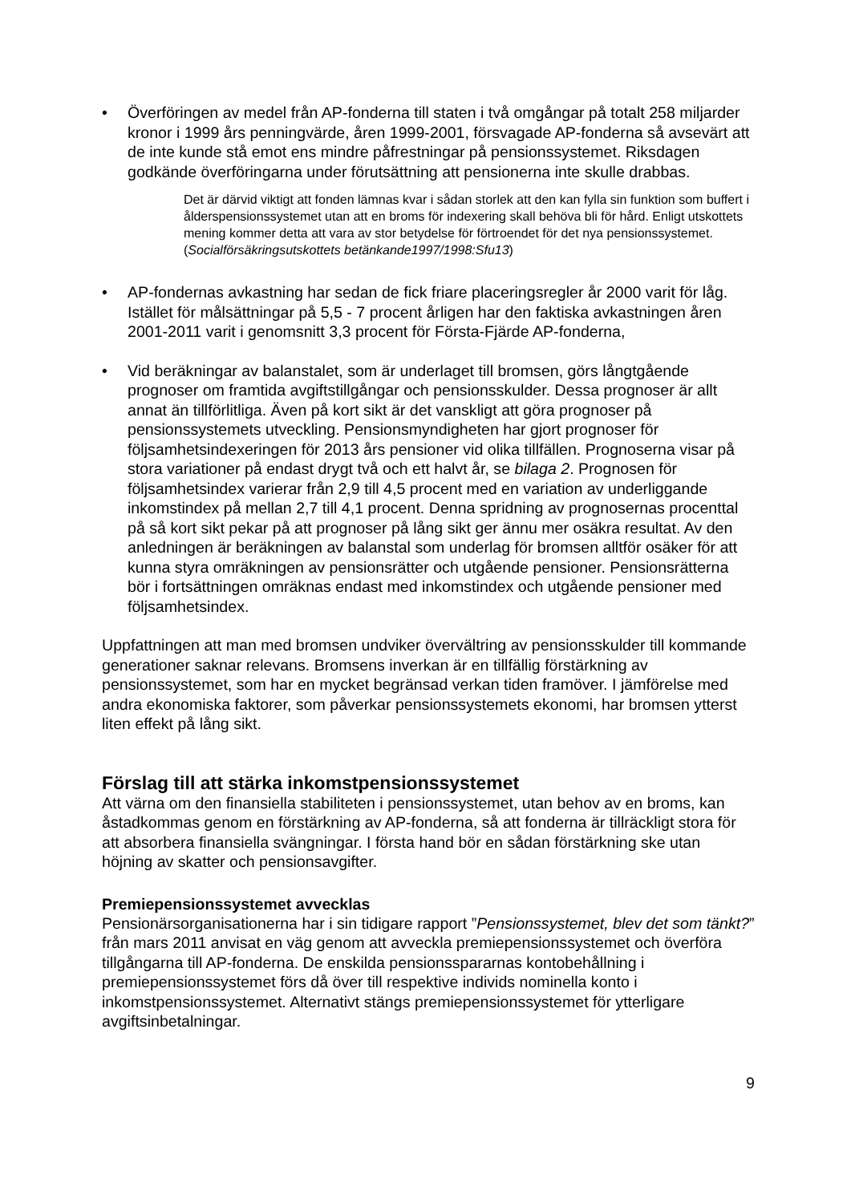• Överföringen av medel från AP-fonderna till staten i två omgångar på totalt 258 miljarder kronor i 1999 års penningvärde, åren 1999-2001, försvagade AP-fonderna så avsevärt att de inte kunde stå emot ens mindre påfrestningar på pensionssystemet. Riksdagen godkände överföringarna under förutsättning att pensionerna inte skulle drabbas.
Det är därvid viktigt att fonden lämnas kvar i sådan storlek att den kan fylla sin funktion som buffert i ålderspensionssystemet utan att en broms för indexering skall behöva bli för hård. Enligt utskottets mening kommer detta att vara av stor betydelse för förtroendet för det nya pensionssystemet. (Socialförsäkringsutskottets betänkande1997/1998:Sfu13)
• AP-fondernas avkastning har sedan de fick friare placeringsregler år 2000 varit för låg. Istället för målsättningar på 5,5 - 7 procent årligen har den faktiska avkastningen åren 2001-2011 varit i genomsnitt 3,3 procent för Första-Fjärde AP-fonderna,
• Vid beräkningar av balanstalet, som är underlaget till bromsen, görs långtgående prognoser om framtida avgiftstillgångar och pensionsskulder. Dessa prognoser är allt annat än tillförlitliga. Även på kort sikt är det vanskligt att göra prognoser på pensionssystemets utveckling. Pensionsmyndigheten har gjort prognoser för följsamhetsindexeringen för 2013 års pensioner vid olika tillfällen. Prognoserna visar på stora variationer på endast drygt två och ett halvt år, se bilaga 2. Prognosen för följsamhetsindex varierar från 2,9 till 4,5 procent med en variation av underliggande inkomstindex på mellan 2,7 till 4,1 procent. Denna spridning av prognosernas procenttal på så kort sikt pekar på att prognoser på lång sikt ger ännu mer osäkra resultat. Av den anledningen är beräkningen av balanstal som underlag för bromsen alltför osäker för att kunna styra omräkningen av pensionsrätter och utgående pensioner. Pensionsrätterna bör i fortsättningen omräknas endast med inkomstindex och utgående pensioner med följsamhetsindex.
Uppfattningen att man med bromsen undviker övervältring av pensionsskulder till kommande generationer saknar relevans. Bromsens inverkan är en tillfällig förstärkning av pensionssystemet, som har en mycket begränsad verkan tiden framöver. I jämförelse med andra ekonomiska faktorer, som påverkar pensionssystemets ekonomi, har bromsen ytterst liten effekt på lång sikt.
Förslag till att stärka inkomstpensionssystemet
Att värna om den finansiella stabiliteten i pensionssystemet, utan behov av en broms, kan åstadkommas genom en förstärkning av AP-fonderna, så att fonderna är tillräckligt stora för att absorbera finansiella svängningar. I första hand bör en sådan förstärkning ske utan höjning av skatter och pensionsavgifter.
Premiepensionssystemet avvecklas
Pensionärsorganisationerna har i sin tidigare rapport ”Pensionssystemet, blev det som tänkt?” från mars 2011 anvisat en väg genom att avveckla premiepensionssystemet och överföra tillgångarna till AP-fonderna. De enskilda pensionsspararnas kontobehållning i premiepensionssystemet förs då över till respektive individs nominella konto i inkomstpensionssystemet. Alternativt stängs premiepensionssystemet för ytterligare avgiftsinbetalningar.
9